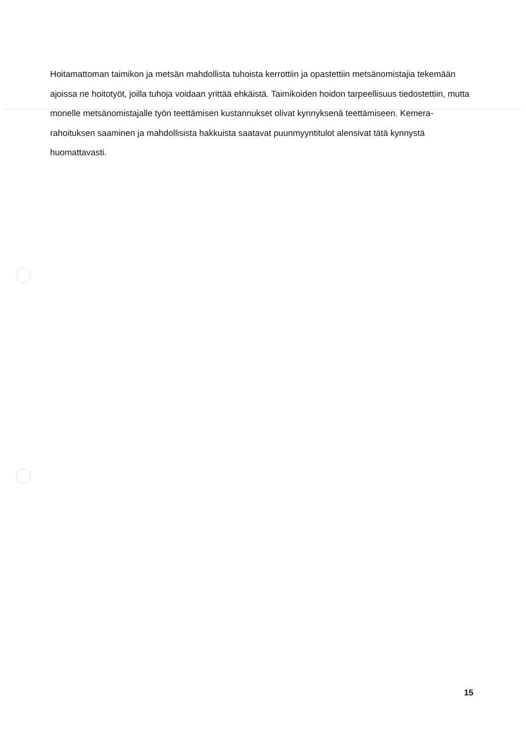Hoitamattoman taimikon ja metsän mahdollista tuhoista kerrottiin ja opastettiin metsänomistajia tekemään ajoissa ne hoitotyöt, joilla tuhoja voidaan yrittää ehkäistä. Taimikoiden hoidon tarpeellisuus tiedostettiin, mutta monelle metsänomistajalle työn teettämisen kustannukset olivat kynnyksenä teettämiseen. Kemera-rahoituksen saaminen ja mahdollisista hakkuista saatavat puunmyyntitulot alensivat tätä kynnystä huomattavasti.
15